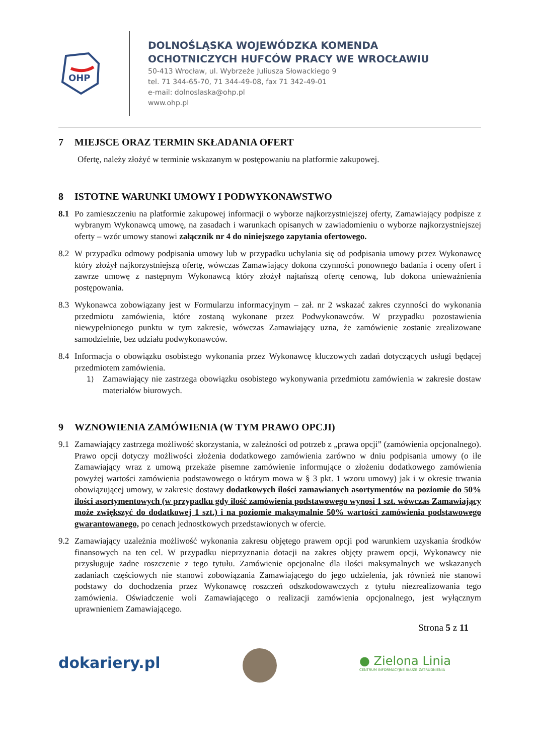OHP
DOLNOŚLĄSKA WOJEWÓDZKA KOMENDA
OCHOTNICZYCH HUFCÓW PRACY WE WROCŁAWIU
50-413 Wrocław, ul. Wybrzeże Juliusza Słowackiego 9
tel. 71 344-65-70, 71 344-49-08, fax 71 342-49-01
e-mail: dolnoslaska@ohp.pl
www.ohp.pl
7 MIEJSCE ORAZ TERMIN SKŁADANIA OFERT
Ofertę, należy złożyć w terminie wskazanym w postępowaniu na platformie zakupowej.
8 ISTOTNE WARUNKI UMOWY I PODWYKONAWSTWO
8.1 Po zamieszczeniu na platformie zakupowej informacji o wyborze najkorzystniejszej oferty, Zamawiający podpisze z wybranym Wykonawcą umowę, na zasadach i warunkach opisanych w zawiadomieniu o wyborze najkorzystniejszej oferty – wzór umowy stanowi załącznik nr 4 do niniejszego zapytania ofertowego.
8.2 W przypadku odmowy podpisania umowy lub w przypadku uchylania się od podpisania umowy przez Wykonawcę który złożył najkorzystniejszą ofertę, wówczas Zamawiający dokona czynności ponownego badania i oceny ofert i zawrze umowę z następnym Wykonawcą który złożył najtańszą ofertę cenową, lub dokona unieważnienia postępowania.
8.3 Wykonawca zobowiązany jest w Formularzu informacyjnym – zał. nr 2 wskazać zakres czynności do wykonania przedmiotu zamówienia, które zostaną wykonane przez Podwykonawców. W przypadku pozostawienia niewypełnionego punktu w tym zakresie, wówczas Zamawiający uzna, że zamówienie zostanie zrealizowane samodzielnie, bez udziału podwykonawców.
8.4 Informacja o obowiązku osobistego wykonania przez Wykonawcę kluczowych zadań dotyczących usługi będącej przedmiotem zamówienia.
1)
Zamawiający nie zastrzega obowiązku osobistego wykonywania przedmiotu zamówienia w zakresie dostaw materiałów biurowych.
9 WZNOWIENIA ZAMÓWIENIA (W TYM PRAWO OPCJI)
9.1 Zamawiający zastrzega możliwość skorzystania, w zależności od potrzeb z „prawa opcji” (zamówienia opcjonalnego). Prawo opcji dotyczy możliwości złożenia dodatkowego zamówienia zarówno w dniu podpisania umowy (o ile Zamawiający wraz z umową przekaże pisemne zamówienie informujące o złożeniu dodatkowego zamówienia powyżej wartości zamówienia podstawowego o którym mowa w § 3 pkt. 1 wzoru umowy) jak i w okresie trwania obowiązującej umowy, w zakresie dostawy dodatkowych ilości zamawianych asortymentów na poziomie do 50% ilości asortymentowych (w przypadku gdy ilość zamówienia podstawowego wynosi 1 szt. wówczas Zamawiający może zwiększyć do dodatkowej 1 szt.) i na poziomie maksymalnie 50% wartości zamówienia podstawowego gwarantowanego, po cenach jednostkowych przedstawionych w ofercie.
9.2 Zamawiający uzależnia możliwość wykonania zakresu objętego prawem opcji pod warunkiem uzyskania środków finansowych na ten cel. W przypadku nieprzyznania dotacji na zakres objęty prawem opcji, Wykonawcy nie przysługuje żadne roszczenie z tego tytułu. Zamówienie opcjonalne dla ilości maksymalnych we wskazanych zadaniach częściowych nie stanowi zobowiązania Zamawiającego do jego udzielenia, jak również nie stanowi podstawy do dochodzenia przez Wykonawcę roszczeń odszkodowawczych z tytułu niezrealizowania tego zamówienia. Oświadczenie woli Zamawiającego o realizacji zamówienia opcjonalnego, jest wyłącznym uprawnieniem Zamawiającego.
Strona 5 z 11
dokariery.pl
● Zielona Linia
CENTRUM INFORMACYJNE SŁUŻB ZATRUDNIENIA